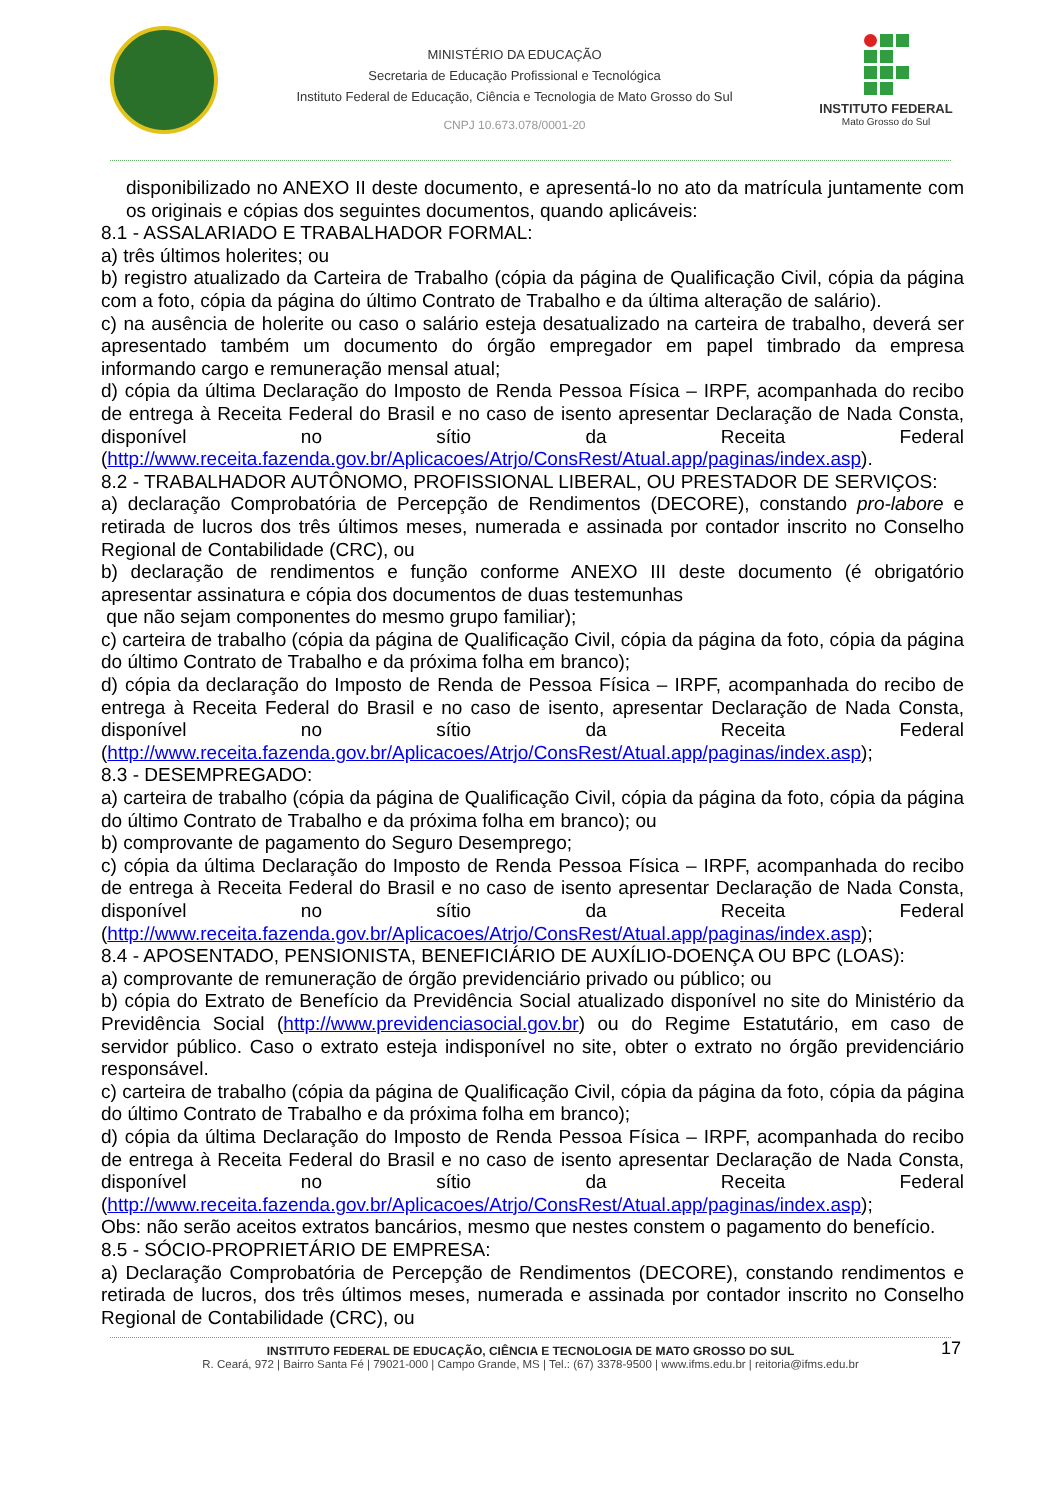MINISTÉRIO DA EDUCAÇÃO
Secretaria de Educação Profissional e Tecnológica
Instituto Federal de Educação, Ciência e Tecnologia de Mato Grosso do Sul
CNPJ 10.673.078/0001-20
INSTITUTO FEDERAL
Mato Grosso do Sul
disponibilizado no ANEXO II deste documento, e apresentá-lo no ato da matrícula juntamente com os originais e cópias dos seguintes documentos, quando aplicáveis:
8.1 - ASSALARIADO E TRABALHADOR FORMAL:
a) três últimos holerites; ou
b) registro atualizado da Carteira de Trabalho (cópia da página de Qualificação Civil, cópia da página com a foto, cópia da página do último Contrato de Trabalho e da última alteração de salário).
c) na ausência de holerite ou caso o salário esteja desatualizado na carteira de trabalho, deverá ser apresentado também um documento do órgão empregador em papel timbrado da empresa informando cargo e remuneração mensal atual;
d) cópia da última Declaração do Imposto de Renda Pessoa Física – IRPF, acompanhada do recibo de entrega à Receita Federal do Brasil e no caso de isento apresentar Declaração de Nada Consta, disponível no sítio da Receita Federal (http://www.receita.fazenda.gov.br/Aplicacoes/Atrjo/ConsRest/Atual.app/paginas/index.asp).
8.2 - TRABALHADOR AUTÔNOMO, PROFISSIONAL LIBERAL, OU PRESTADOR DE SERVIÇOS:
a) declaração Comprobatória de Percepção de Rendimentos (DECORE), constando pro-labore e retirada de lucros dos três últimos meses, numerada e assinada por contador inscrito no Conselho Regional de Contabilidade (CRC), ou
b) declaração de rendimentos e função conforme ANEXO III deste documento (é obrigatório apresentar assinatura e cópia dos documentos de duas testemunhas
que não sejam componentes do mesmo grupo familiar);
c) carteira de trabalho (cópia da página de Qualificação Civil, cópia da página da foto, cópia da página do último Contrato de Trabalho e da próxima folha em branco);
d) cópia da declaração do Imposto de Renda de Pessoa Física – IRPF, acompanhada do recibo de entrega à Receita Federal do Brasil e no caso de isento, apresentar Declaração de Nada Consta, disponível no sítio da Receita Federal (http://www.receita.fazenda.gov.br/Aplicacoes/Atrjo/ConsRest/Atual.app/paginas/index.asp);
8.3 - DESEMPREGADO:
a) carteira de trabalho (cópia da página de Qualificação Civil, cópia da página da foto, cópia da página do último Contrato de Trabalho e da próxima folha em branco); ou
b) comprovante de pagamento do Seguro Desemprego;
c) cópia da última Declaração do Imposto de Renda Pessoa Física – IRPF, acompanhada do recibo de entrega à Receita Federal do Brasil e no caso de isento apresentar Declaração de Nada Consta, disponível no sítio da Receita Federal (http://www.receita.fazenda.gov.br/Aplicacoes/Atrjo/ConsRest/Atual.app/paginas/index.asp);
8.4 - APOSENTADO, PENSIONISTA, BENEFICIÁRIO DE AUXÍLIO-DOENÇA OU BPC (LOAS):
a) comprovante de remuneração de órgão previdenciário privado ou público; ou
b) cópia do Extrato de Benefício da Previdência Social atualizado disponível no site do Ministério da Previdência Social (http://www.previdenciasocial.gov.br) ou do Regime Estatutário, em caso de servidor público. Caso o extrato esteja indisponível no site, obter o extrato no órgão previdenciário responsável.
c) carteira de trabalho (cópia da página de Qualificação Civil, cópia da página da foto, cópia da página do último Contrato de Trabalho e da próxima folha em branco);
d) cópia da última Declaração do Imposto de Renda Pessoa Física – IRPF, acompanhada do recibo de entrega à Receita Federal do Brasil e no caso de isento apresentar Declaração de Nada Consta, disponível no sítio da Receita Federal (http://www.receita.fazenda.gov.br/Aplicacoes/Atrjo/ConsRest/Atual.app/paginas/index.asp);
Obs: não serão aceitos extratos bancários, mesmo que nestes constem o pagamento do benefício.
8.5 - SÓCIO-PROPRIETÁRIO DE EMPRESA:
a) Declaração Comprobatória de Percepção de Rendimentos (DECORE), constando rendimentos e retirada de lucros, dos três últimos meses, numerada e assinada por contador inscrito no Conselho Regional de Contabilidade (CRC), ou
17 INSTITUTO FEDERAL DE EDUCAÇÃO, CIÊNCIA E TECNOLOGIA DE MATO GROSSO DO SUL
R. Ceará, 972 | Bairro Santa Fé | 79021-000 | Campo Grande, MS | Tel.: (67) 3378-9500 | www.ifms.edu.br | reitoria@ifms.edu.br